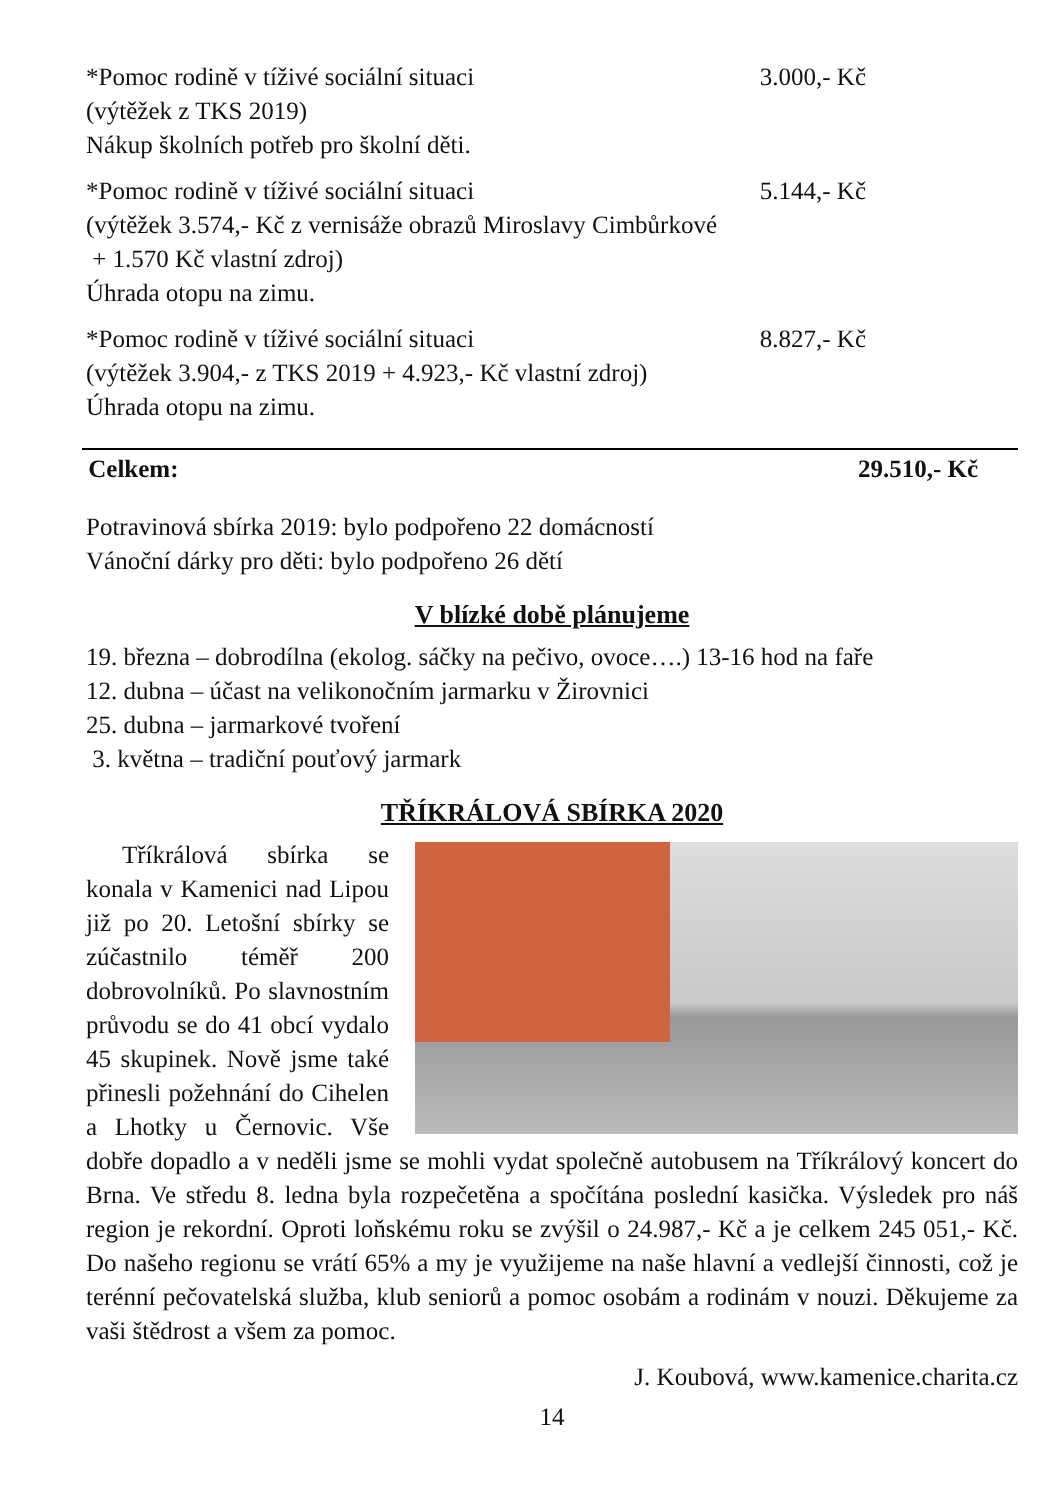*Pomoc rodině v tíživé sociální situaci 3.000,- Kč
(výtěžek z TKS 2019)
Nákup školních potřeb pro školní děti.
*Pomoc rodině v tíživé sociální situaci 5.144,- Kč
(výtěžek 3.574,- Kč z vernisáže obrazů Miroslavy Cimbůrkové
+ 1.570 Kč vlastní zdroj)
Úhrada otopu na zimu.
*Pomoc rodině v tíživé sociální situaci 8.827,- Kč
(výtěžek 3.904,- z TKS 2019 + 4.923,- Kč vlastní zdroj)
Úhrada otopu na zimu.
Celkem: 29.510,- Kč
Potravinová sbírka 2019: bylo podpořeno 22 domácností
Vánoční dárky pro děti: bylo podpořeno 26 dětí
V blízké době plánujeme
19. března – dobrodílna (ekolog. sáčky na pečivo, ovoce….) 13-16 hod na faře
12. dubna – účast na velikonočním jarmarku v Žirovnici
25. dubna – jarmarkové tvoření
3. května – tradiční pouťový jarmark
TŘÍKRÁLOVÁ SBÍRKA 2020
Tříkrálová sbírka se konala v Kamenici nad Lipou již po 20. Letošní sbírky se zúčastnilo téměř 200 dobrovolníků. Po slavnostním průvodu se do 41 obcí vydalo 45 skupinek. Nově jsme také přinesli požehnání do Cihelen a Lhotky u Černovic. Vše dobře dopadlo a v neděli jsme se mohli vydat společně autobusem na Tříkrálový koncert do Brna. Ve středu 8. ledna byla rozpečetěna a spočítána poslední kasička. Výsledek pro náš region je rekordní. Oproti loňskému roku se zvýšil o 24.987,- Kč a je celkem 245 051,- Kč. Do našeho regionu se vrátí 65% a my je využijeme na naše hlavní a vedlejší činnosti, což je terénní pečovatelská služba, klub seniorů a pomoc osobám a rodinám v nouzi. Děkujeme za vaši štědrost a všem za pomoc.
J. Koubová, www.kamenice.charita.cz
14